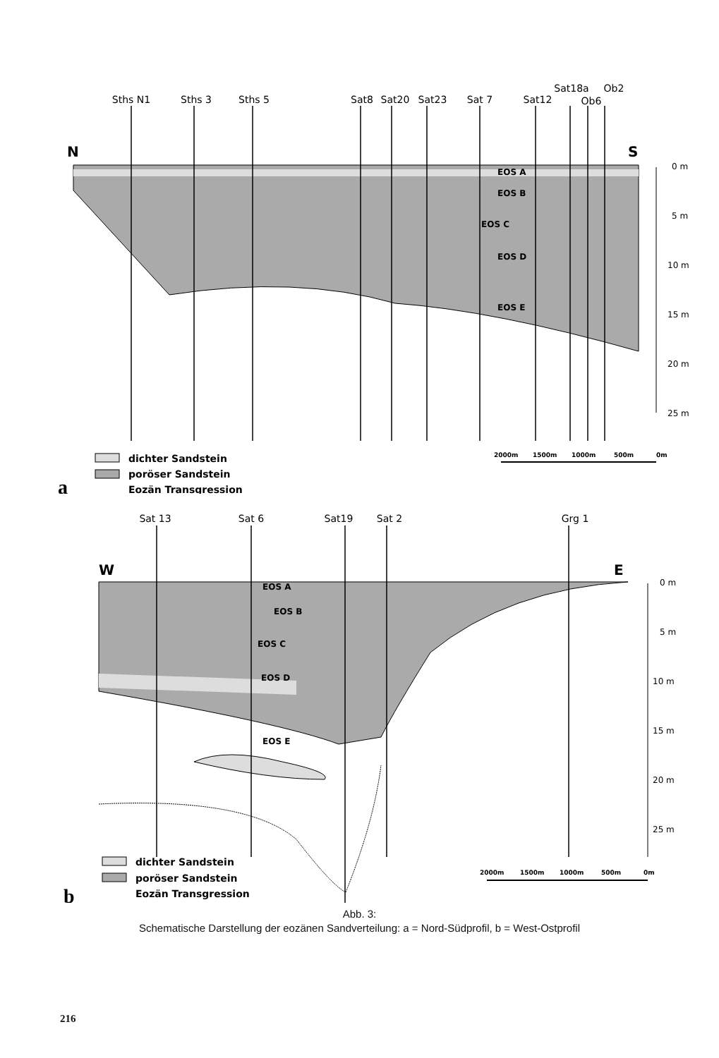Sths N1
Sths 3
Sths 5
Sat8
Sat20
Sat23
Sat 7
Sat12
Sat18a
Ob2
Ob6
N
S
EOS A
EOS B
EOS C
EOS D
EOS E
0 m
5 m
10 m
15 m
20 m
25 m
2000m
1500m
1000m
500m
0m
dichter Sandstein
poröser Sandstein
Eozän Transgression
a
Sat 13
Sat 6
Sat19
Sat 2
Grg 1
W
E
EOS A
EOS B
EOS C
EOS D
EOS E
0 m
5 m
10 m
15 m
20 m
25 m
2000m
1500m
1000m
500m
0m
dichter Sandstein
poröser Sandstein
Eozän Transgression
b
Abb. 3:
Schematische Darstellung der eozänen Sandverteilung: a = Nord-Südprofil, b = West-Ostprofil
216